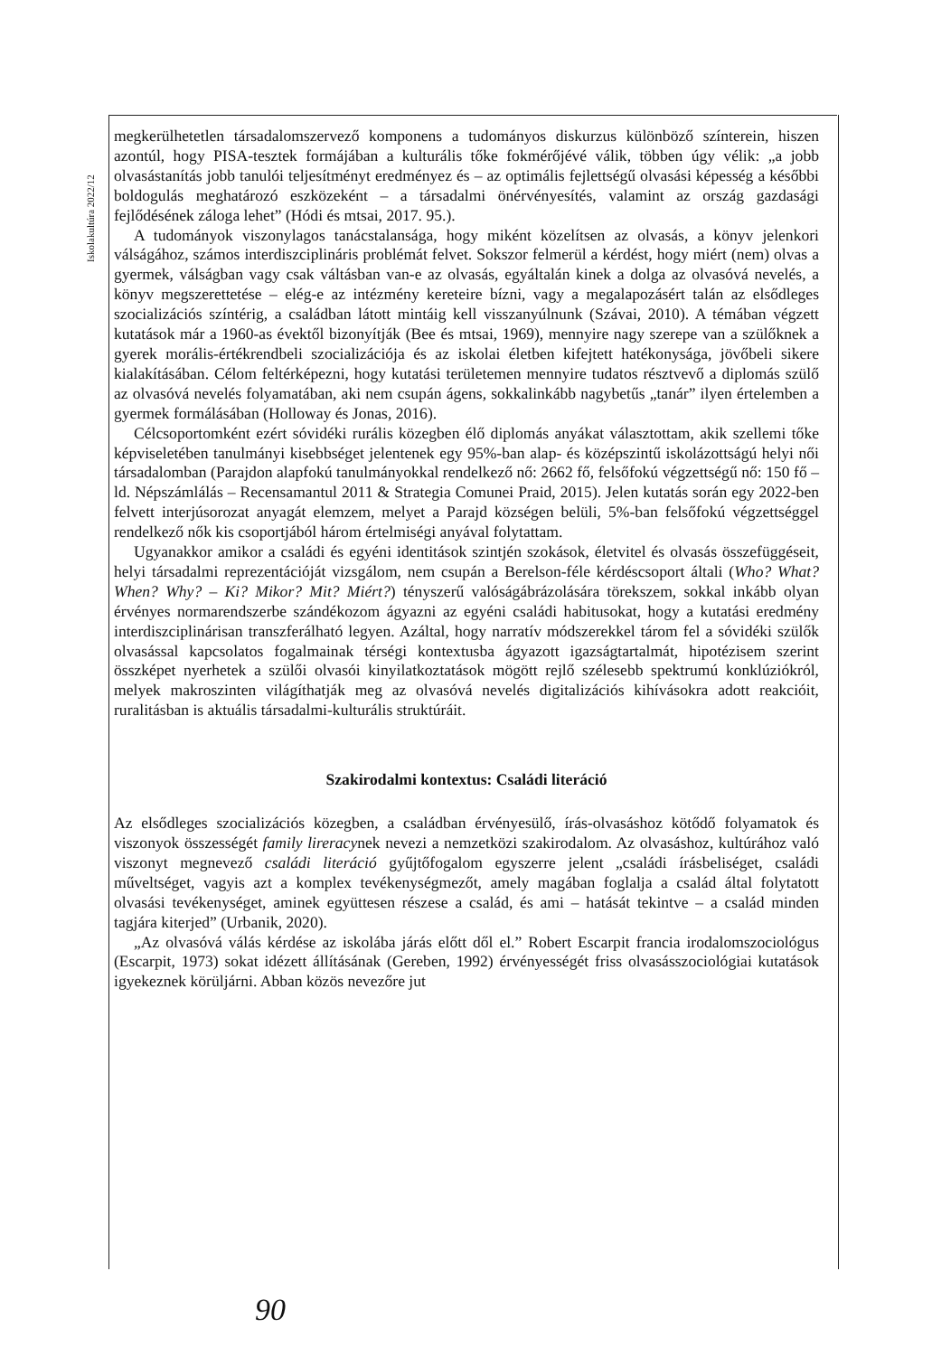Iskolakultúra 2022/12
megkerülhetetlen társadalomszervező komponens a tudományos diskurzus különböző színterein, hiszen azontúl, hogy PISA-tesztek formájában a kulturális tőke fokmérőjévé válik, többen úgy vélik: „a jobb olvasástanítás jobb tanulói teljesítményt eredményez és – az optimális fejlettségű olvasási képesség a későbbi boldogulás meghatározó eszközeként – a társadalmi önérvényesítés, valamint az ország gazdasági fejlődésének záloga lehet” (Hódi és mtsai, 2017. 95.).
A tudományok viszonylagos tanácstalansága, hogy miként közelítsen az olvasás, a könyv jelenkori válságához, számos interdiszciplináris problémát felvet. Sokszor felmerül a kérdést, hogy miért (nem) olvas a gyermek, válságban vagy csak váltásban van-e az olvasás, egyáltalán kinek a dolga az olvasóvá nevelés, a könyv megszerettetése – elég-e az intézmény kereteire bízni, vagy a megalapozásért talán az elsődleges szocializációs színtérig, a családban látott mintáig kell visszanyúlnunk (Szávai, 2010). A témában végzett kutatások már a 1960-as évektől bizonyítják (Bee és mtsai, 1969), mennyire nagy szerepe van a szülőknek a gyerek morális-értékrendbeli szocializációja és az iskolai életben kifejtett hatékonysága, jövőbeli sikere kialakításában. Célom feltérképezni, hogy kutatási területemen mennyire tudatos résztvevő a diplomás szülő az olvasóvá nevelés folyamatában, aki nem csupán ágens, sokkalinkább nagybetűs „tanár” ilyen értelemben a gyermek formálásában (Holloway és Jonas, 2016).
Célcsoportomként ezért sóvidéki rurális közegben élő diplomás anyákat választottam, akik szellemi tőke képviseletében tanulmányi kisebbséget jelentenek egy 95%-ban alap- és középszintű iskolázottságú helyi női társadalomban (Parajdon alapfokú tanulmányokkal rendelkező nő: 2662 fő, felsőfokú végzettségű nő: 150 fő – ld. Népszámlálás – Recensamantul 2011 & Strategia Comunei Praid, 2015). Jelen kutatás során egy 2022-ben felvett interjúsorozat anyagát elemzem, melyet a Parajd községen belüli, 5%-ban felsőfokú végzettséggel rendelkező nők kis csoportjából három értelmiségi anyával folytattam.
Ugyanakkor amikor a családi és egyéni identitások szintjén szokások, életvitel és olvasás összefüggéseit, helyi társadalmi reprezentációját vizsgálom, nem csupán a Berelson-féle kérdéscsoport általi (Who? What? When? Why? – Ki? Mikor? Mit? Miért?) tényszerű valóságábrázolására törekszem, sokkal inkább olyan érvényes normarendszerbe szándékozom ágyazni az egyéni családi habitusokat, hogy a kutatási eredmény interdiszciplinárisan transzferálható legyen. Azáltal, hogy narratív módszerekkel tárom fel a sóvidéki szülők olvasással kapcsolatos fogalmainak térségi kontextusba ágyazott igazságtartalmát, hipotézisem szerint összképet nyerhetek a szülői olvasói kinyilatkoztatások mögött rejlő szélesebb spektrumú konklúziókról, melyek makroszinten világíthatják meg az olvasóvá nevelés digitalizációs kihívásokra adott reakcióit, ruralitásban is aktuális társadalmi-kulturális struktúráit.
Szakirodalmi kontextus: Családi literáció
Az elsődleges szocializációs közegben, a családban érvényesülő, írás-olvasáshoz kötődő folyamatok és viszonyok összességét family lireracynek nevezi a nemzetközi szakirodalom. Az olvasáshoz, kultúrához való viszonyt megnevező családi literáció gyűjtőfogalom egyszerre jelent „családi írásbeliséget, családi műveltséget, vagyis azt a komplex tevékenységmezőt, amely magában foglalja a család által folytatott olvasási tevékenységet, aminek együttesen részese a család, és ami – hatását tekintve – a család minden tagjára kiterjed” (Urbanik, 2020).
„Az olvasóvá válás kérdése az iskolába járás előtt dől el.” Robert Escarpit francia irodalomszociológus (Escarpit, 1973) sokat idézett állításának (Gereben, 1992) érvényességét friss olvasásszociológiai kutatások igyekeznek körüljárni. Abban közös nevezőre jut
90